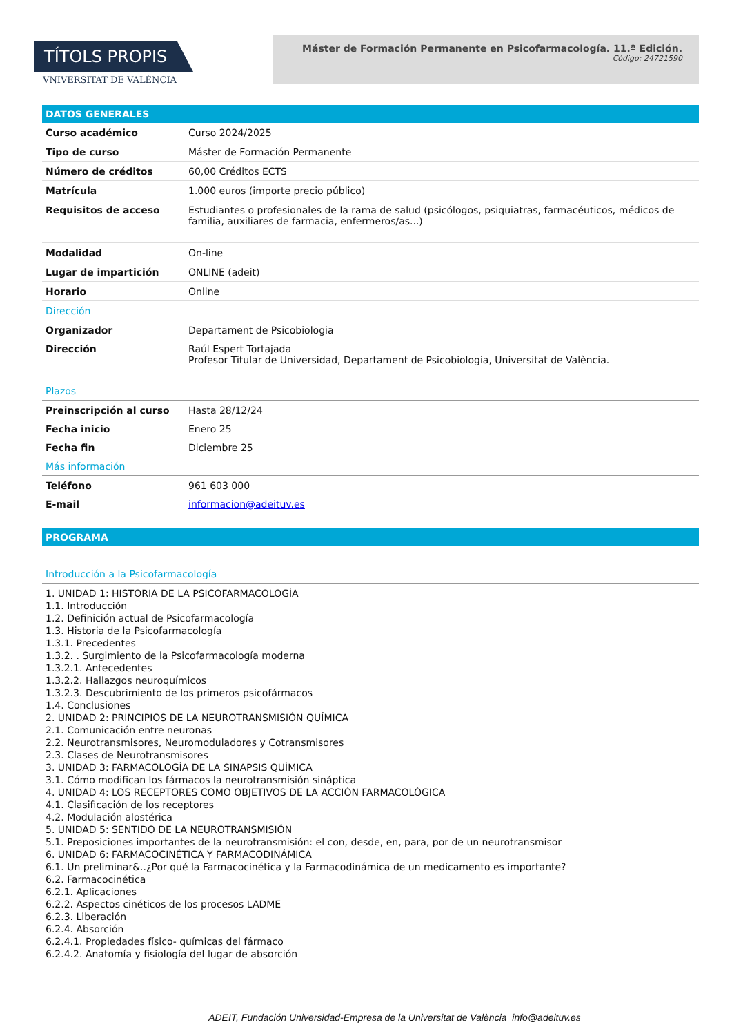TÍTOLS PROPIS
VNIVERSITAT DE VALÈNCIA
Máster de Formación Permanente en Psicofarmacología. 11.ª Edición.
Código: 24721590
DATOS GENERALES
| Curso académico | Curso 2024/2025 |
| Tipo de curso | Máster de Formación Permanente |
| Número de créditos | 60,00 Créditos ECTS |
| Matrícula | 1.000 euros (importe precio público) |
| Requisitos de acceso | Estudiantes o profesionales de la rama de salud (psicólogos, psiquiatras, farmacéuticos, médicos de familia, auxiliares de farmacia, enfermeros/as...) |
| Modalidad | On-line |
| Lugar de impartición | ONLINE (adeit) |
| Horario | Online |
Dirección
| Organizador | Departament de Psicobiologia |
| Dirección | Raúl Espert Tortajada Profesor Titular de Universidad, Departament de Psicobiologia, Universitat de València. |
Plazos
| Preinscripción al curso | Hasta 28/12/24 |
| Fecha inicio | Enero 25 |
| Fecha fin | Diciembre 25 |
Más información
| Teléfono | 961 603 000 |
| E-mail | informacion@adeituv.es |
PROGRAMA
Introducción a la Psicofarmacología
1. UNIDAD 1: HISTORIA DE LA PSICOFARMACOLOGÍA
1.1. Introducción
1.2. Definición actual de Psicofarmacología
1.3. Historia de la Psicofarmacología
1.3.1. Precedentes
1.3.2. . Surgimiento de la Psicofarmacología moderna
1.3.2.1. Antecedentes
1.3.2.2. Hallazgos neuroquímicos
1.3.2.3. Descubrimiento de los primeros psicofármacos
1.4. Conclusiones
2. UNIDAD 2: PRINCIPIOS DE LA NEUROTRANSMISIÓN QUÍMICA
2.1. Comunicación entre neuronas
2.2. Neurotransmisores, Neuromoduladores y Cotransmisores
2.3. Clases de Neurotransmisores
3. UNIDAD 3: FARMACOLOGÍA DE LA SINAPSIS QUÍMICA
3.1. Cómo modifican los fármacos la neurotransmisión sináptica
4. UNIDAD 4: LOS RECEPTORES COMO OBJETIVOS DE LA ACCIÓN FARMACOLÓGICA
4.1. Clasificación de los receptores
4.2. Modulación alostérica
5. UNIDAD 5: SENTIDO DE LA NEUROTRANSMISIÓN
5.1. Preposiciones importantes de la neurotransmisión: el con, desde, en, para, por de un neurotransmisor
6. UNIDAD 6: FARMACOCINÉTICA Y FARMACODINÁMICA
6.1. Un preliminar&..¿Por qué la Farmacocinética y la Farmacodinámica de un medicamento es importante?
6.2. Farmacocinética
6.2.1. Aplicaciones
6.2.2. Aspectos cinéticos de los procesos LADME
6.2.3. Liberación
6.2.4. Absorción
6.2.4.1. Propiedades físico- químicas del fármaco
6.2.4.2. Anatomía y fisiología del lugar de absorción
ADEIT, Fundación Universidad-Empresa de la Universitat de València info@adeituv.es